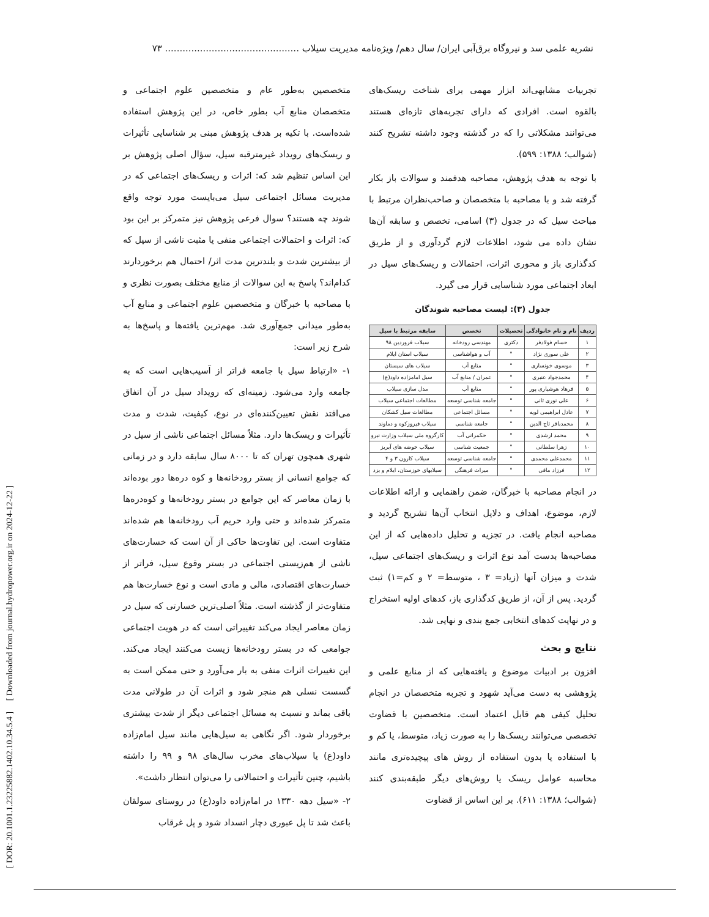[ DOR: 20.1001.1.23225882.1402.10.34.5.4 ] [ Downloaded from journal.hydropower.org.ir on 2024-12-22 ]
نشریه علمی سد و نیروگاه برق‌آبی ایران/ سال دهم/ ویژه‌نامه مدیریت سیلاب .............................................. ۷۳
تجربیات مشابهی‌اند ابزار مهمی برای شناخت ریسک‌های بالقوه است. افرادی که دارای تجربه‌های تازه‌ای هستند می‌توانند مشکلاتی را که در گذشته وجود داشته تشریح کنند (شوالب؛ ۱۳۸۸: ۵۹۹).
با توجه به هدف پژوهش، مصاحبه هدفمند و سوالات باز بکار گرفته شد و با مصاحبه با متخصصان و صاحب‌نظران مرتبط با مباحث سیل که در جدول (۳) اسامی، تخصص و سابقه آن‌ها نشان داده می شود، اطلاعات لازم گردآوری و از طریق کدگذاری باز و محوری اثرات، احتمالات و ریسک‌های سیل در ابعاد اجتماعی مورد شناسایی قرار می گیرد.
جدول (۳): لیست مصاحبه شوندگان
| ردیف | نام و نام خانوادگی | تحصیلات | تخصص | سابقه مرتبط با سیل |
| --- | --- | --- | --- | --- |
| ۱ | حسام فولادفر | دکتری | مهندسی رودخانه | سیلاب فروردین ۹۸ |
| ۲ | علی سوری نژاد | " | آب و هواشناسی | سیلاب استان ایلام |
| ۳ | موسوی خونساری | " | منابع آب | سیلاب های سیستان |
| ۴ | محمدجواد عنبری | " | عمران / منابع آب | سیل امامزاده داود(ع) |
| ۵ | فرهاد هوشیاری پور | " | منابع آب | مدل سازی سیلاب |
| ۶ | علی نوری ثانی | " | جامعه شناسی توسعه | مطالعات اجتماعی سیلاب |
| ۷ | عادل ابراهیمی لویه | " | مسائل اجتماعی | مطالعات سیل کشکان |
| ۸ | محمدباقر تاج الدین | " | جامعه شناسی | سیلاب فیروزکوه و دماوند |
| ۹ | محمد ارشدی | " | حکمرانی آب | کارگروه ملی سیلاب وزارت نیرو |
| ۱۰ | زهرا سلطانی | " | جمعیت شناسی | سیلاب حوضه های آبریز |
| ۱۱ | محمدعلی محمدی | " | جامعه شناسی توسعه | سیلاب کارون ۳ و ۴ |
| ۱۲ | فرزاد مافی | " | میراث فرهنگی | سیلابهای خوزستان، ایلام و یزد |
در انجام مصاحبه با خبرگان، ضمن راهنمایی و ارائه اطلاعات لازم، موضوع، اهداف و دلایل انتخاب آن‌ها تشریح گردید و مصاحبه انجام یافت. در تجزیه و تحلیل داده‌هایی که از این مصاحبه‌ها بدست آمد نوع اثرات و ریسک‌های اجتماعی سیل، شدت و میزان آنها (زیاد= ۳ ، متوسط= ۲ و کم=۱) ثبت گردید. پس از آن، از طریق کدگذاری باز، کدهای اولیه استخراج و در نهایت کدهای انتخابی جمع بندی و نهایی شد.
نتایج و بحث
افزون بر ادبیات موضوع و یافته‌هایی که از منابع علمی و پژوهشی به دست می‌آید شهود و تجربه متخصصان در انجام تحلیل کیفی هم قابل اعتماد است. متخصصین با قضاوت تخصصی می‌توانند ریسک‌ها را به صورت زیاد، متوسط، یا کم و با استفاده یا بدون استفاده از روش های پیچیده‌تری مانند محاسبه عوامل ریسک یا روش‌های دیگر طبقه‌بندی کنند (شوالب؛ ۱۳۸۸: ۶۱۱). بر این اساس از قضاوت
متخصصین به‌طور عام و متخصصین علوم اجتماعی و متخصصان منابع آب بطور خاص، در این پژوهش استفاده شده‌است. با تکیه بر هدف پژوهش مبنی بر شناسایی تأثیرات و ریسک‌های رویداد غیرمترقبه سیل، سؤال اصلی پژوهش بر این اساس تنظیم شد که: اثرات و ریسک‌های اجتماعی که در مدیریت مسائل اجتماعی سیل می‌بایست مورد توجه واقع شوند چه هستند؟ سوال فرعی پژوهش نیز متمرکز بر این بود که: اثرات و احتمالات اجتماعی منفی یا مثبت ناشی از سیل که از بیشترین شدت و بلندترین مدت اثر/ احتمال هم برخوردارند کدام‌اند؟ پاسخ به این سوالات از منابع مختلف بصورت نظری و با مصاحبه با خبرگان و متخصصین علوم اجتماعی و منابع آب به‌طور میدانی جمع‌آوری شد. مهم‌ترین یافته‌ها و پاسخ‌ها به شرح زیر است:
۱- «ارتباط سیل با جامعه فراتر از آسیب‌هایی است که به جامعه وارد می‌شود. زمینه‌ای که رویداد سیل در آن اتفاق می‌افتد نقش تعیین‌کننده‌ای در نوع، کیفیت، شدت و مدت تأثیرات و ریسک‌ها دارد. مثلاً مسائل اجتماعی ناشی از سیل در شهری همچون تهران که تا ۸۰۰۰ سال سابقه دارد و در زمانی که جوامع انسانی از بستر رودخانه‌ها و کوه دره‌ها دور بوده‌اند با زمان معاصر که این جوامع در بستر رودخانه‌ها و کوه‌دره‌ها متمرکز شده‌اند و حتی وارد حریم آب رودخانه‌ها هم شده‌اند متفاوت است. این تفاوت‌ها حاکی از آن است که خسارت‌های ناشی از هم‌زیستی اجتماعی در بستر وقوع سیل، فراتر از خسارت‌های اقتصادی، مالی و مادی است و نوع خسارت‌ها هم متفاوت‌تر از گذشته است. مثلاً اصلی‌ترین خسارتی که سیل در زمان معاصر ایجاد می‌کند تغییراتی است که در هویت اجتماعی جوامعی که در بستر رودخانه‌ها زیست می‌کنند ایجاد می‌کند. این تغییرات اثرات منفی به بار می‌آورد و حتی ممکن است به گسست نسلی هم منجر شود و اثرات آن در طولانی مدت باقی بماند و نسبت به مسائل اجتماعی دیگر از شدت بیشتری برخوردار شود. اگر نگاهی به سیل‌هایی مانند سیل امام‌زاده داود(ع) یا سیلاب‌های مخرب سال‌های ۹۸ و ۹۹ را داشته باشیم، چنین تأثیرات و احتمالاتی را می‌توان انتظار داشت».
۲- «سیل دهه ۱۳۳۰ در امام‌زاده داود(ع) در روستای سولقان باعث شد تا پل عبوری دچار انسداد شود و پل غرقاب